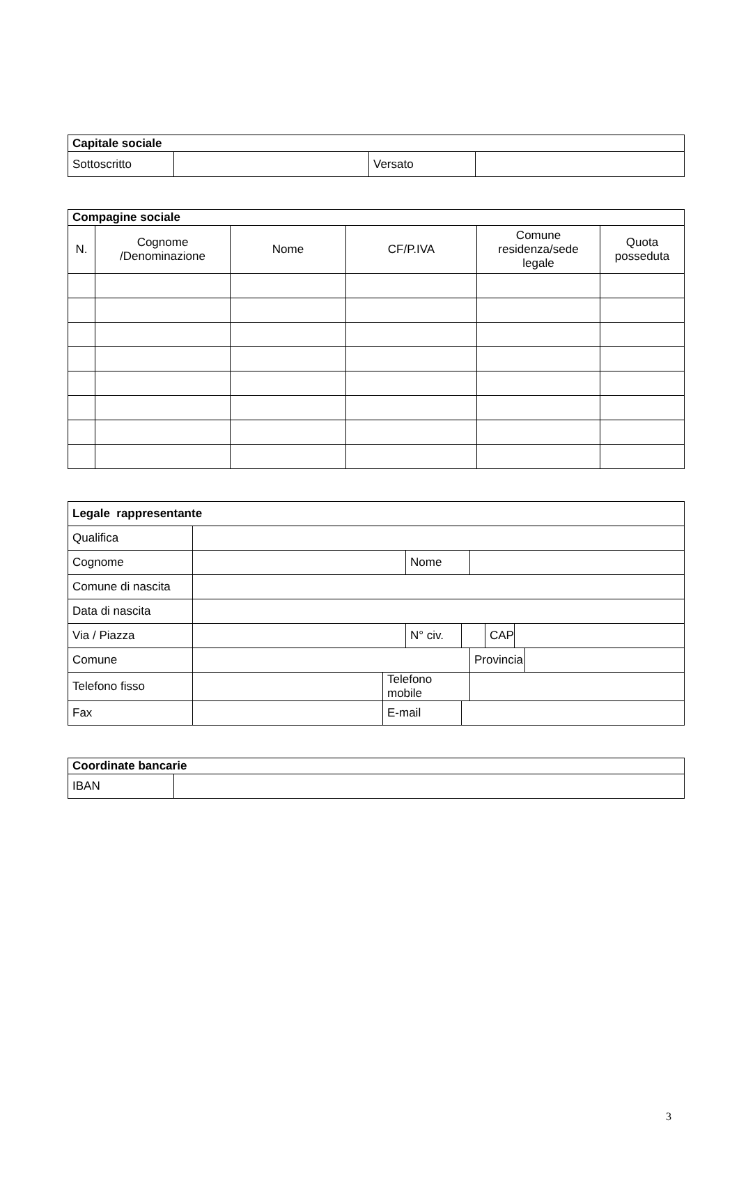| Capitale sociale | | | |
| --- | --- | --- | --- |
| Sottoscritto | | Versato | |
| Compagine sociale | | | | | |
| --- | --- | --- | --- | --- | --- |
| N. | Cognome /Denominazione | Nome | CF/P.IVA | Comune residenza/sede legale | Quota posseduta |
| Legale rappresentante | | | | | | | | |
| --- | --- | --- | --- | --- | --- | --- | --- | --- |
| Qualifica | | | | | | | | |
| Cognome | | | Nome | | | | | |
| Comune di nascita | | | | | | | | |
| Data di nascita | | | | | | | | |
| Via / Piazza | | | N° civ. | | | CAP | | |
| Comune | | | | | Provincia | | | |
| Telefono fisso | | Telefono mobile | | | | | | |
| Fax | | E-mail | | | | | | |
| Coordinate bancarie | |
| --- | --- |
| IBAN | |
3